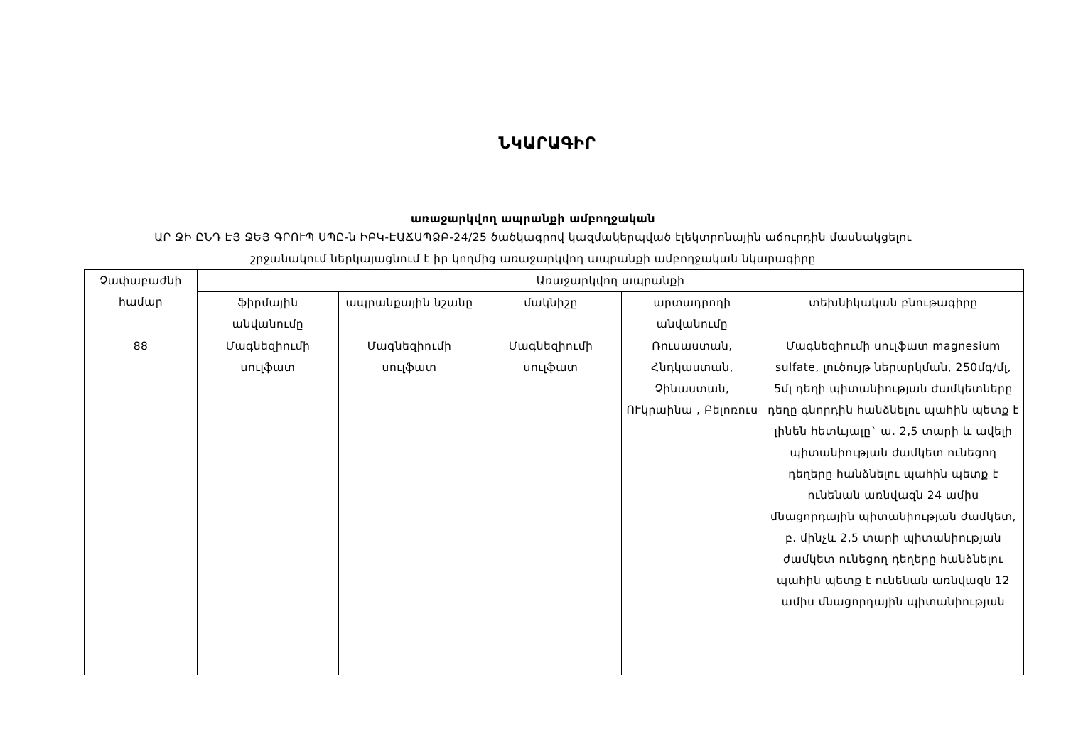ՆԿԱՐԱԳԻՐ
առաջարկվող ապրանքի ամբողջական
ԱՐ ՋԻ ԸՆԴ ԷՅ ՋԵՅ ԳՐՈՒՊ ՍՊԸ-ն ԻԲԿ-ԷԱՃԱՊՁԲ-24/25 ծածկագրով կազմակերպված էլեկտրոնային աճուրդին մասնակցելու
շրջանակում ներկայացնում է իր կողմից առաջարկվող ապրանքի ամբողջական նկարագիրը
| Չափաբաժնի համար | Առաջարկվող ապրանքի | | | | |
| --- | --- | --- | --- | --- | --- |
| | ֆիրմային անվանումը | ապրանքային նշանը | մակնիշը | արտադրողի անվանումը | տեխնիկական բնութագիրը |
| 88 | Մագնեզիումի սուլֆատ | Մագնեզիումի սուլֆատ | Մագնեզիումի սուլֆատ | Ռուսաստան, Հնդկաստան, Չինաստան, ՈՒկրաինա , Բելոռուս | Մագնեզիումի սուլֆատ magnesium sulfate, լուծույթ ներարկման, 250մգ/մլ, 5մլ դեղի պիտանիության ժամկետները դեղը գնորդին հանձնելու պահին պետք է լինեն հետևյալը` ա. 2,5 տարի և ավելի պիտանիության ժամկետ ունեցող դեղերը հանձնելու պահին պետք է ունենան առնվազն 24 ամիս մնացորդային պիտանիության ժամկետ, բ. մինչև 2,5 տարի պիտանիության ժամկետ ունեցող դեղերը հանձնելու պահին պետք է ունենան առնվազն 12 ամիս մնացորդային պիտանիության |